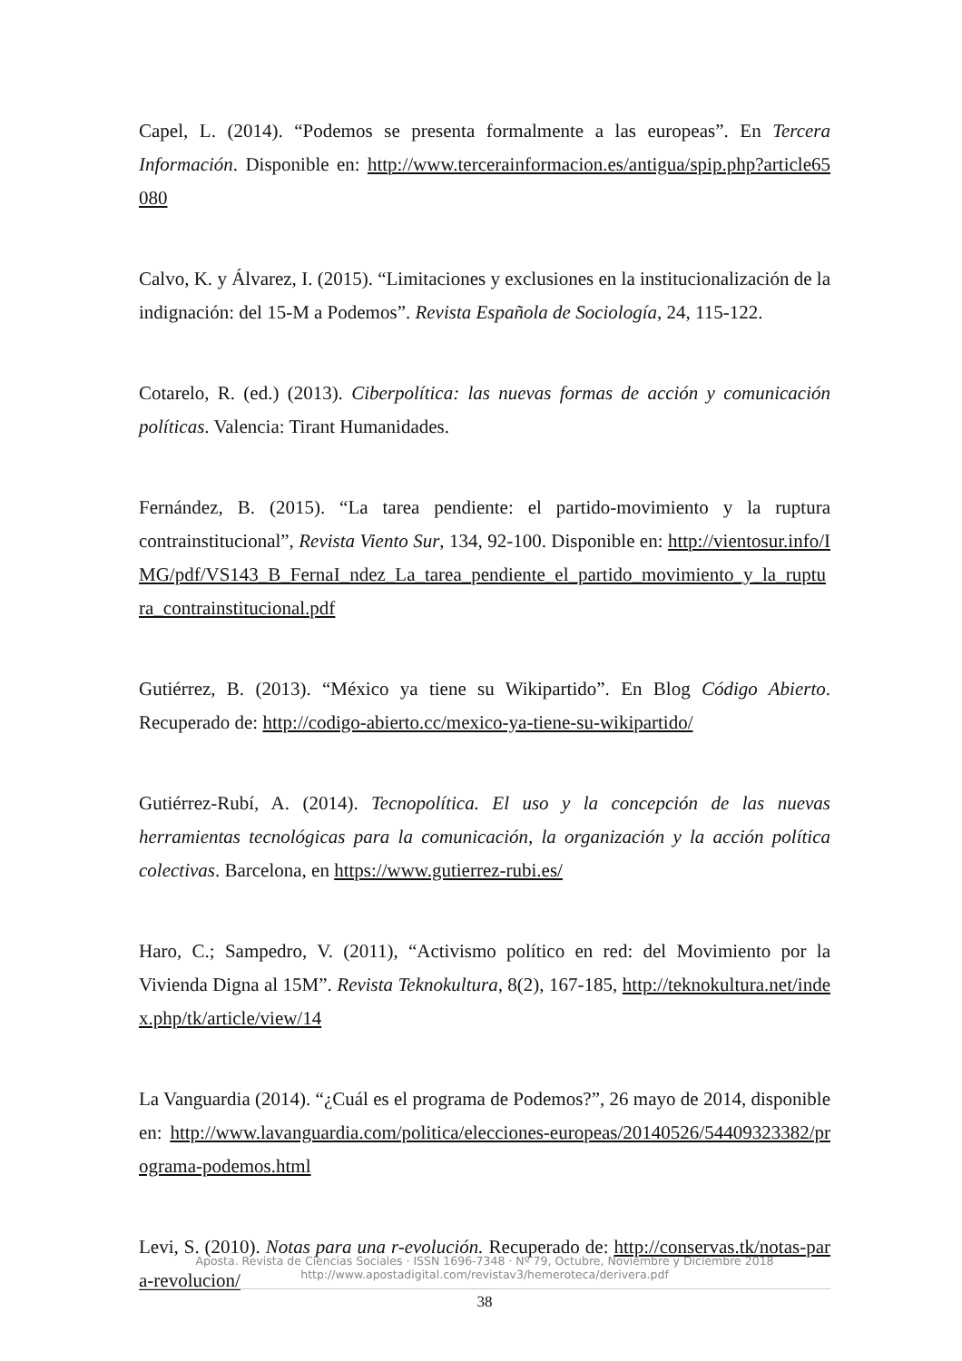Capel, L. (2014). “Podemos se presenta formalmente a las europeas”. En Tercera Información. Disponible en: http://www.tercerainformacion.es/antigua/spip.php?article65080
Calvo, K. y Álvarez, I. (2015). “Limitaciones y exclusiones en la institucionalización de la indignación: del 15-M a Podemos”. Revista Española de Sociología, 24, 115-122.
Cotarelo, R. (ed.) (2013). Ciberpolítica: las nuevas formas de acción y comunicación políticas. Valencia: Tirant Humanidades.
Fernández, B. (2015). “La tarea pendiente: el partido-movimiento y la ruptura contrainstitucional”, Revista Viento Sur, 134, 92-100. Disponible en: http://vientosur.info/IMG/pdf/VS143_B_FernaI_ndez_La_tarea_pendiente_el_partido_movimiento_y_la_ruptura_contrainstitucional.pdf
Gutiérrez, B. (2013). “México ya tiene su Wikipartido”. En Blog Código Abierto. Recuperado de: http://codigo-abierto.cc/mexico-ya-tiene-su-wikipartido/
Gutiérrez-Rubí, A. (2014). Tecnopolítica. El uso y la concepción de las nuevas herramientas tecnológicas para la comunicación, la organización y la acción política colectivas. Barcelona, en https://www.gutierrez-rubi.es/
Haro, C.; Sampedro, V. (2011), “Activismo político en red: del Movimiento por la Vivienda Digna al 15M”. Revista Teknokultura, 8(2), 167-185, http://teknokultura.net/index.php/tk/article/view/14
La Vanguardia (2014). “¿Cuál es el programa de Podemos?”, 26 mayo de 2014, disponible en: http://www.lavanguardia.com/politica/elecciones-europeas/20140526/54409323382/programa-podemos.html
Levi, S. (2010). Notas para una r-evolución. Recuperado de: http://conservas.tk/notas-para-revolucion/
Aposta. Revista de Ciencias Sociales · ISSN 1696-7348 · Nº 79, Octubre, Noviembre y Diciembre 2018
http://www.apostadigital.com/revistav3/hemeroteca/derivera.pdf
38